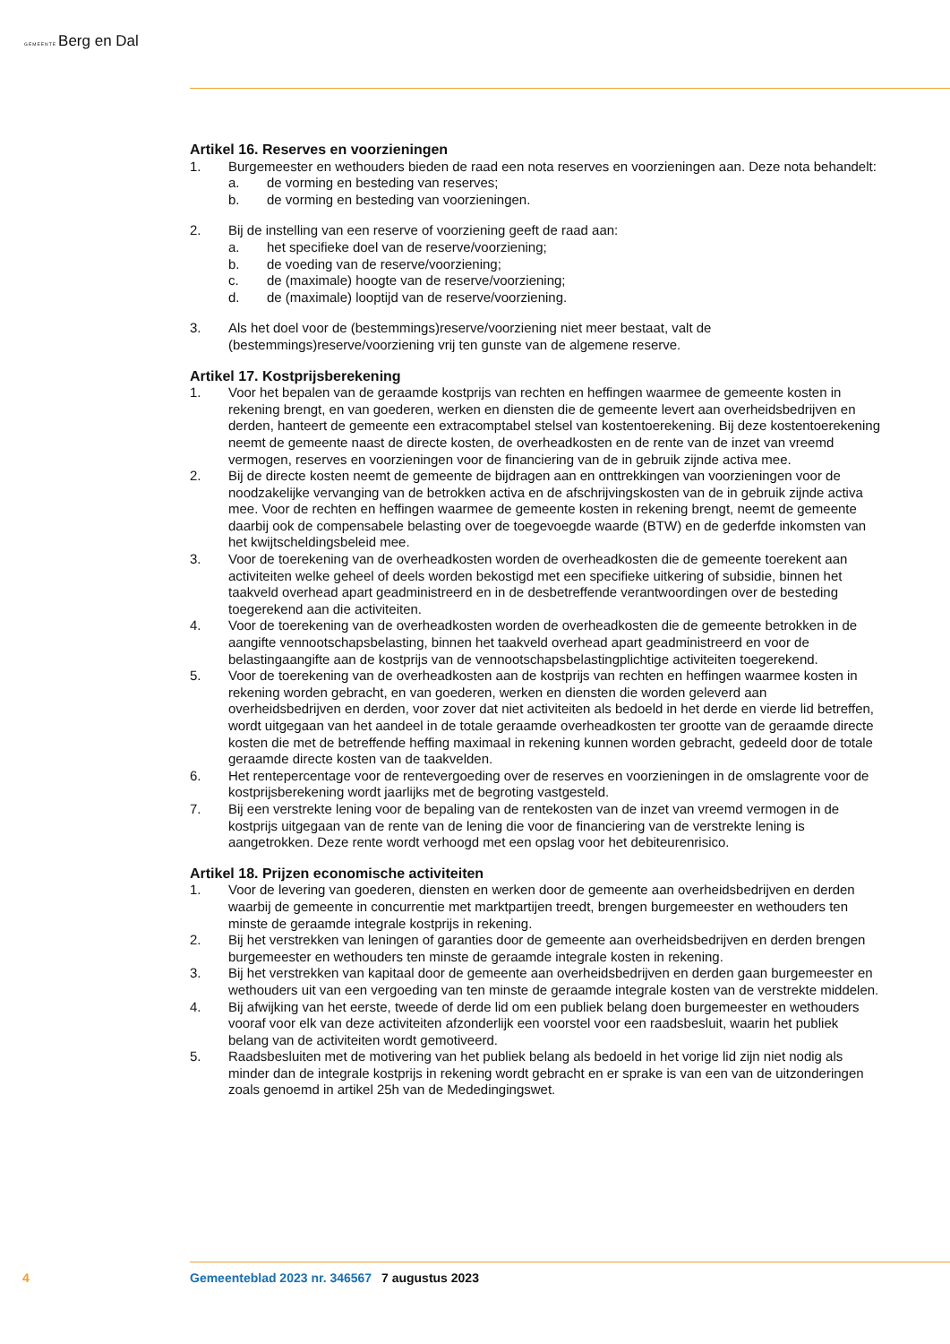GEMEENTEBerg en Dal
Artikel 16. Reserves en voorzieningen
1. Burgemeester en wethouders bieden de raad een nota reserves en voorzieningen aan. Deze nota behandelt:
a. de vorming en besteding van reserves;
b. de vorming en besteding van voorzieningen.
2. Bij de instelling van een reserve of voorziening geeft de raad aan:
a. het specifieke doel van de reserve/voorziening;
b. de voeding van de reserve/voorziening;
c. de (maximale) hoogte van de reserve/voorziening;
d. de (maximale) looptijd van de reserve/voorziening.
3. Als het doel voor de (bestemmings)reserve/voorziening niet meer bestaat, valt de (bestemmings)reserve/voorziening vrij ten gunste van de algemene reserve.
Artikel 17. Kostprijsberekening
1. Voor het bepalen van de geraamde kostprijs van rechten en heffingen waarmee de gemeente kosten in rekening brengt, en van goederen, werken en diensten die de gemeente levert aan overheidsbedrijven en derden, hanteert de gemeente een extracomptabel stelsel van kostentoerekening. Bij deze kostentoerekening neemt de gemeente naast de directe kosten, de overheadkosten en de rente van de inzet van vreemd vermogen, reserves en voorzieningen voor de financiering van de in gebruik zijnde activa mee.
2. Bij de directe kosten neemt de gemeente de bijdragen aan en onttrekkingen van voorzieningen voor de noodzakelijke vervanging van de betrokken activa en de afschrijvingskosten van de in gebruik zijnde activa mee. Voor de rechten en heffingen waarmee de gemeente kosten in rekening brengt, neemt de gemeente daarbij ook de compensabele belasting over de toegevoegde waarde (BTW) en de gederfde inkomsten van het kwijtscheldingsbeleid mee.
3. Voor de toerekening van de overheadkosten worden de overheadkosten die de gemeente toerekent aan activiteiten welke geheel of deels worden bekostigd met een specifieke uitkering of subsidie, binnen het taakveld overhead apart geadministreerd en in de desbetreffende verantwoordingen over de besteding toegerekend aan die activiteiten.
4. Voor de toerekening van de overheadkosten worden de overheadkosten die de gemeente betrokken in de aangifte vennootschapsbelasting, binnen het taakveld overhead apart geadministreerd en voor de belastingaangifte aan de kostprijs van de vennootschapsbelastingplichtige activiteiten toegerekend.
5. Voor de toerekening van de overheadkosten aan de kostprijs van rechten en heffingen waarmee kosten in rekening worden gebracht, en van goederen, werken en diensten die worden geleverd aan overheidsbedrijven en derden, voor zover dat niet activiteiten als bedoeld in het derde en vierde lid betreffen, wordt uitgegaan van het aandeel in de totale geraamde overheadkosten ter grootte van de geraamde directe kosten die met de betreffende heffing maximaal in rekening kunnen worden gebracht, gedeeld door de totale geraamde directe kosten van de taakvelden.
6. Het rentepercentage voor de rentevergoeding over de reserves en voorzieningen in de omslagrente voor de kostprijsberekening wordt jaarlijks met de begroting vastgesteld.
7. Bij een verstrekte lening voor de bepaling van de rentekosten van de inzet van vreemd vermogen in de kostprijs uitgegaan van de rente van de lening die voor de financiering van de verstrekte lening is aangetrokken. Deze rente wordt verhoogd met een opslag voor het debiteurenrisico.
Artikel 18. Prijzen economische activiteiten
1. Voor de levering van goederen, diensten en werken door de gemeente aan overheidsbedrijven en derden waarbij de gemeente in concurrentie met marktpartijen treedt, brengen burgemeester en wethouders ten minste de geraamde integrale kostprijs in rekening.
2. Bij het verstrekken van leningen of garanties door de gemeente aan overheidsbedrijven en derden brengen burgemeester en wethouders ten minste de geraamde integrale kosten in rekening.
3. Bij het verstrekken van kapitaal door de gemeente aan overheidsbedrijven en derden gaan burgemeester en wethouders uit van een vergoeding van ten minste de geraamde integrale kosten van de verstrekte middelen.
4. Bij afwijking van het eerste, tweede of derde lid om een publiek belang doen burgemeester en wethouders vooraf voor elk van deze activiteiten afzonderlijk een voorstel voor een raadsbesluit, waarin het publiek belang van de activiteiten wordt gemotiveerd.
5. Raadsbesluiten met de motivering van het publiek belang als bedoeld in het vorige lid zijn niet nodig als minder dan de integrale kostprijs in rekening wordt gebracht en er sprake is van een van de uitzonderingen zoals genoemd in artikel 25h van de Mededingingswet.
4 Gemeenteblad 2023 nr. 346567 7 augustus 2023